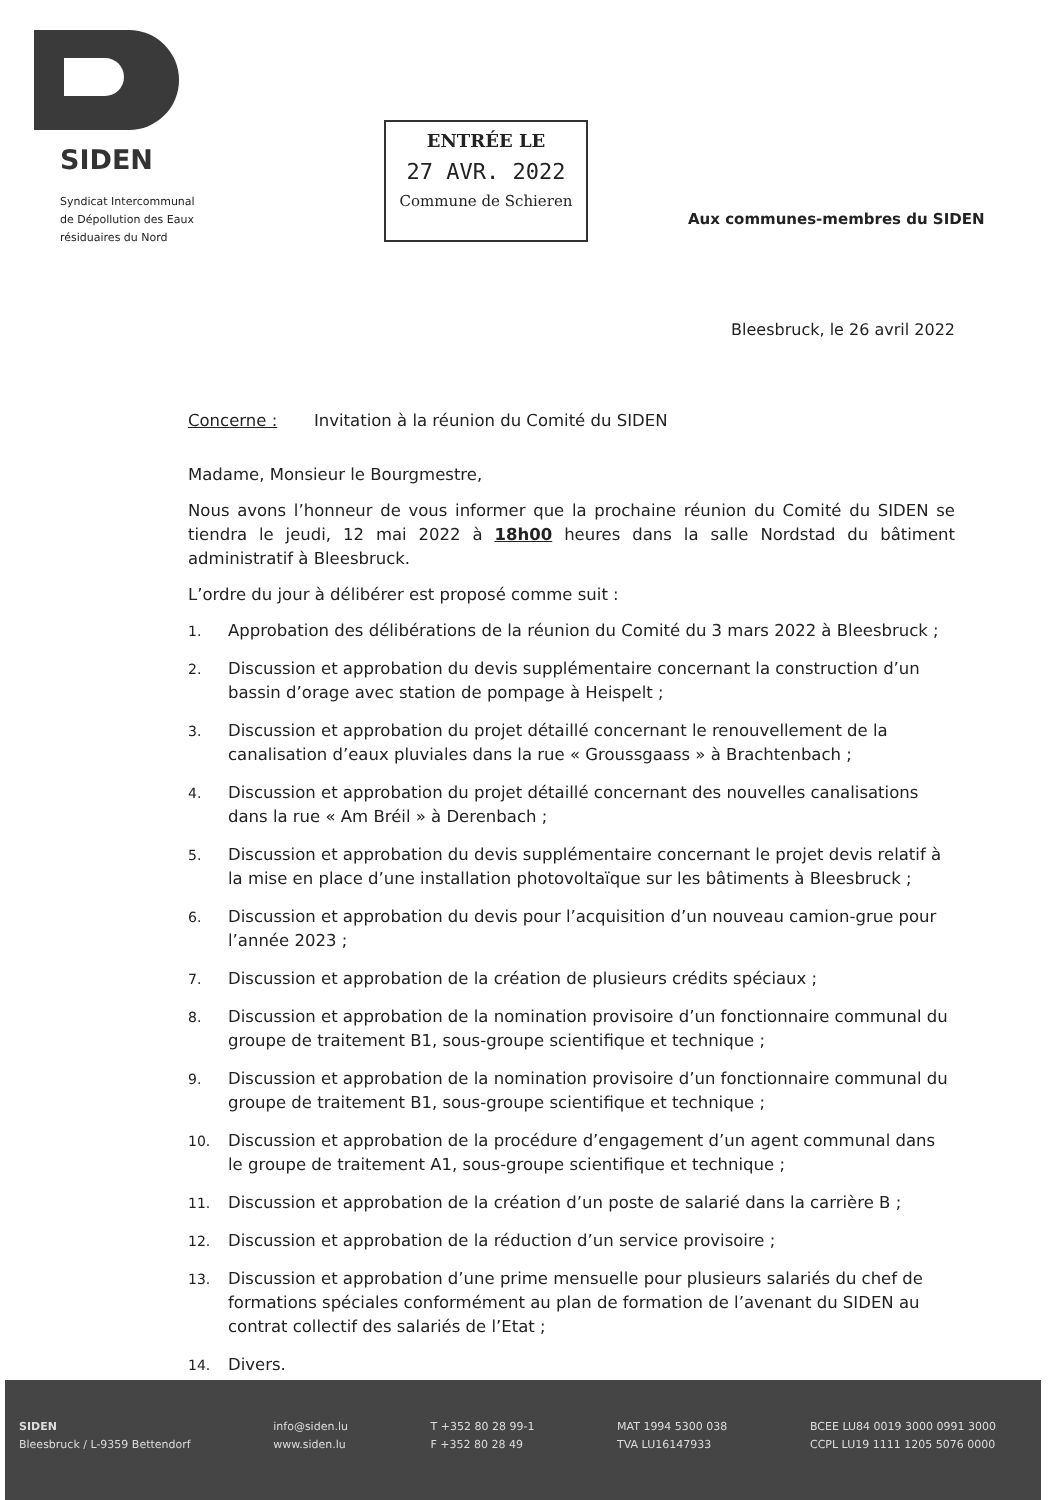SIDEN
Syndicat Intercommunal
de Dépollution des Eaux
résiduaires du Nord
ENTRÉE LE
27 AVR. 2022
Commune de Schieren
Aux communes-membres du SIDEN
Bleesbruck, le 26 avril 2022
Concerne : Invitation à la réunion du Comité du SIDEN
Madame, Monsieur le Bourgmestre,
Nous avons l’honneur de vous informer que la prochaine réunion du Comité du SIDEN se tiendra le jeudi, 12 mai 2022 à 18h00 heures dans la salle Nordstad du bâtiment administratif à Bleesbruck.
L’ordre du jour à délibérer est proposé comme suit :
1. Approbation des délibérations de la réunion du Comité du 3 mars 2022 à Bleesbruck ;
2. Discussion et approbation du devis supplémentaire concernant la construction d’un bassin d’orage avec station de pompage à Heispelt ;
3. Discussion et approbation du projet détaillé concernant le renouvellement de la canalisation d’eaux pluviales dans la rue « Groussgaass » à Brachtenbach ;
4. Discussion et approbation du projet détaillé concernant des nouvelles canalisations dans la rue « Am Bréil » à Derenbach ;
5. Discussion et approbation du devis supplémentaire concernant le projet devis relatif à la mise en place d’une installation photovoltaïque sur les bâtiments à Bleesbruck ;
6. Discussion et approbation du devis pour l’acquisition d’un nouveau camion-grue pour l’année 2023 ;
7. Discussion et approbation de la création de plusieurs crédits spéciaux ;
8. Discussion et approbation de la nomination provisoire d’un fonctionnaire communal du groupe de traitement B1, sous-groupe scientifique et technique ;
9. Discussion et approbation de la nomination provisoire d’un fonctionnaire communal du groupe de traitement B1, sous-groupe scientifique et technique ;
10. Discussion et approbation de la procédure d’engagement d’un agent communal dans le groupe de traitement A1, sous-groupe scientifique et technique ;
11. Discussion et approbation de la création d’un poste de salarié dans la carrière B ;
12. Discussion et approbation de la réduction d’un service provisoire ;
13. Discussion et approbation d’une prime mensuelle pour plusieurs salariés du chef de formations spéciales conformément au plan de formation de l’avenant du SIDEN au contrat collectif des salariés de l’Etat ;
14. Divers.
SIDEN
Bleesbruck / L-9359 Bettendorf
info@siden.lu
www.siden.lu
T +352 80 28 99-1
F +352 80 28 49
MAT 1994 5300 038
TVA LU16147933
BCEE LU84 0019 3000 0991 3000
CCPL LU19 1111 1205 5076 0000